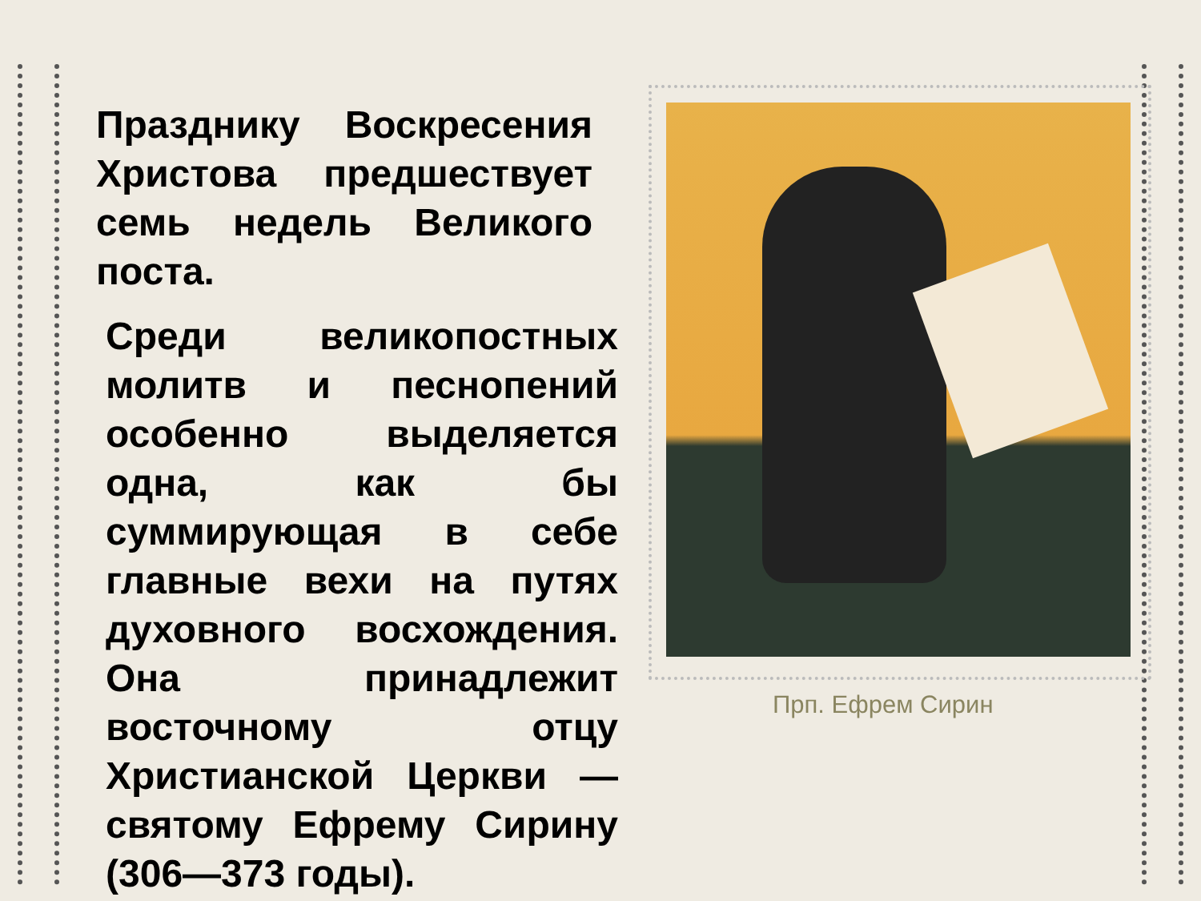Празднику Воскресения Христова предшествует семь недель Великого
поста.
Среди великопостных молитв и песнопений особенно выделяется одна, как бы суммирующая в себе главные вехи на путях духовного восхождения. Она принадлежит восточному отцу Христианской Церкви — святому Ефрему Сирину
(306—373 годы).
Прп. Ефрем Сирин